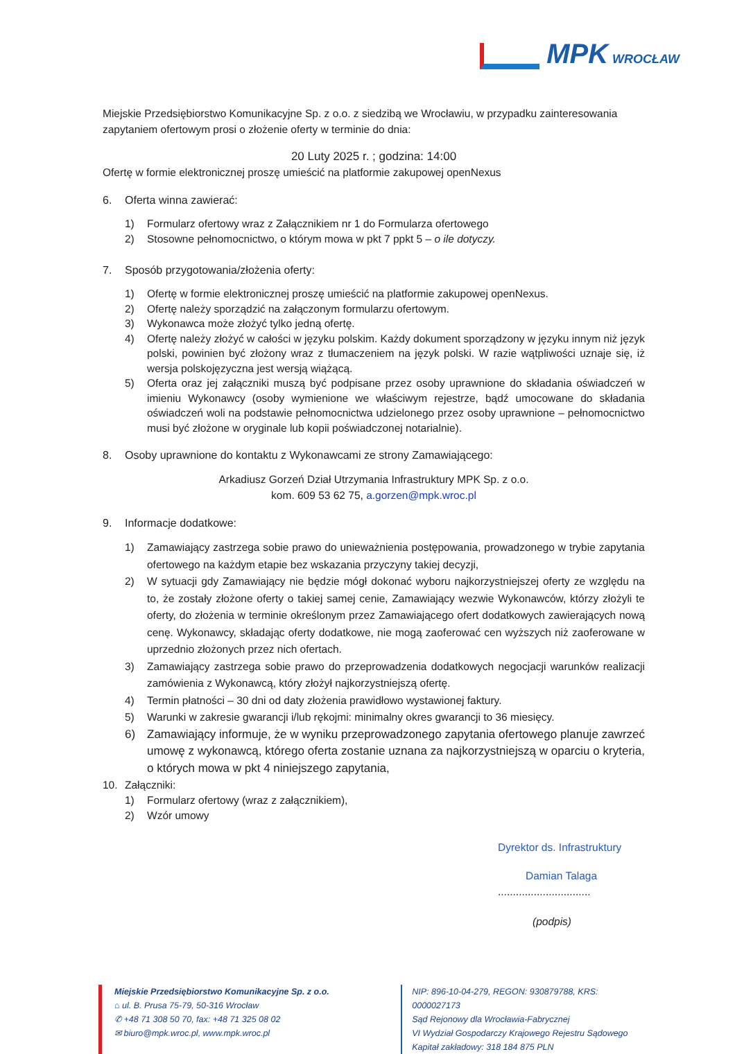MPK WROCŁAW
Miejskie Przedsiębiorstwo Komunikacyjne Sp. z o.o. z siedzibą we Wrocławiu, w przypadku zainteresowania zapytaniem ofertowym prosi o złożenie oferty w terminie do dnia:
20 Luty 2025 r. ; godzina: 14:00
Ofertę w formie elektronicznej proszę umieścić na platformie zakupowej openNexus
6. Oferta winna zawierać:
1) Formularz ofertowy wraz z Załącznikiem nr 1 do Formularza ofertowego
2) Stosowne pełnomocnictwo, o którym mowa w pkt 7 ppkt 5 – o ile dotyczy.
7. Sposób przygotowania/złożenia oferty:
1) Ofertę w formie elektronicznej proszę umieścić na platformie zakupowej openNexus.
2) Ofertę należy sporządzić na załączonym formularzu ofertowym.
3) Wykonawca może złożyć tylko jedną ofertę.
4) Ofertę należy złożyć w całości w języku polskim. Każdy dokument sporządzony w języku innym niż język polski, powinien być złożony wraz z tłumaczeniem na język polski. W razie wątpliwości uznaje się, iż wersja polskojęzyczna jest wersją wiążącą.
5) Oferta oraz jej załączniki muszą być podpisane przez osoby uprawnione do składania oświadczeń w imieniu Wykonawcy (osoby wymienione we właściwym rejestrze, bądź umocowane do składania oświadczeń woli na podstawie pełnomocnictwa udzielonego przez osoby uprawnione – pełnomocnictwo musi być złożone w oryginale lub kopii poświadczonej notarialnie).
8. Osoby uprawnione do kontaktu z Wykonawcami ze strony Zamawiającego:
Arkadiusz Gorzeń Dział Utrzymania Infrastruktury MPK Sp. z o.o.
kom. 609 53 62 75, a.gorzen@mpk.wroc.pl
9. Informacje dodatkowe:
1) Zamawiający zastrzega sobie prawo do unieważnienia postępowania, prowadzonego w trybie zapytania ofertowego na każdym etapie bez wskazania przyczyny takiej decyzji,
2) W sytuacji gdy Zamawiający nie będzie mógł dokonać wyboru najkorzystniejszej oferty ze względu na to, że zostały złożone oferty o takiej samej cenie, Zamawiający wezwie Wykonawców, którzy złożyli te oferty, do złożenia w terminie określonym przez Zamawiającego ofert dodatkowych zawierających nową cenę. Wykonawcy, składając oferty dodatkowe, nie mogą zaoferować cen wyższych niż zaoferowane w uprzednio złożonych przez nich ofertach.
3) Zamawiający zastrzega sobie prawo do przeprowadzenia dodatkowych negocjacji warunków realizacji zamówienia z Wykonawcą, który złożył najkorzystniejszą ofertę.
4) Termin płatności – 30 dni od daty złożenia prawidłowo wystawionej faktury.
5) Warunki w zakresie gwarancji i/lub rękojmi: minimalny okres gwarancji to 36 miesięcy.
6) Zamawiający informuje, że w wyniku przeprowadzonego zapytania ofertowego planuje zawrzeć umowę z wykonawcą, którego oferta zostanie uznana za najkorzystniejszą w oparciu o kryteria, o których mowa w pkt 4 niniejszego zapytania,
10. Załączniki:
1) Formularz ofertowy (wraz z załącznikiem),
2) Wzór umowy
Dyrektor ds. Infrastruktury
Damian Talaga
...............................
(podpis)
Miejskie Przedsiębiorstwo Komunikacyjne Sp. z o.o.
⌂ ul. B. Prusa 75-79, 50-316 Wrocław
✆ +48 71 308 50 70, fax: +48 71 325 08 02
✉ biuro@mpk.wroc.pl, www.mpk.wroc.pl
NIP: 896-10-04-279, REGON: 930879788, KRS: 0000027173
Sąd Rejonowy dla Wrocławia-Fabrycznej
VI Wydział Gospodarczy Krajowego Rejestru Sądowego
Kapitał zakładowy: 318 184 875 PLN